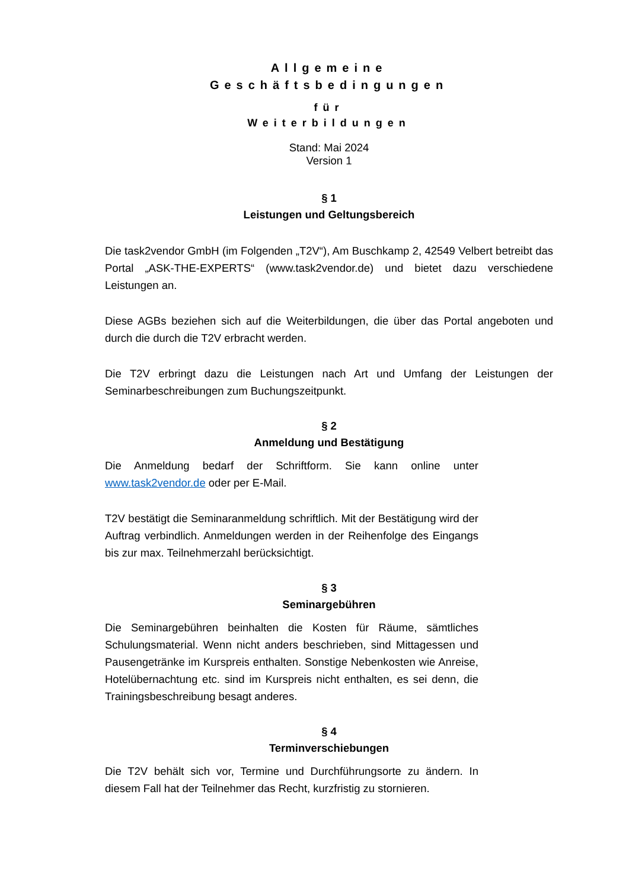Allgemeine
Geschäftsbedingungen
für
Weiterbildungen
Stand: Mai 2024
Version 1
§ 1
Leistungen und Geltungsbereich
Die task2vendor GmbH (im Folgenden „T2V“), Am Buschkamp 2, 42549 Velbert betreibt das Portal „ASK-THE-EXPERTS“ (www.task2vendor.de) und bietet dazu verschiedene Leistungen an.
Diese AGBs beziehen sich auf die Weiterbildungen, die über das Portal angeboten und durch die durch die T2V erbracht werden.
Die T2V erbringt dazu die Leistungen nach Art und Umfang der Leistungen der Seminarbeschreibungen zum Buchungszeitpunkt.
§ 2
Anmeldung und Bestätigung
Die Anmeldung bedarf der Schriftform. Sie kann online unter www.task2vendor.de oder per E-Mail.
T2V bestätigt die Seminaranmeldung schriftlich. Mit der Bestätigung wird der Auftrag verbindlich. Anmeldungen werden in der Reihenfolge des Eingangs bis zur max. Teilnehmerzahl berücksichtigt.
§ 3
Seminargebühren
Die Seminargebühren beinhalten die Kosten für Räume, sämtliches Schulungsmaterial. Wenn nicht anders beschrieben, sind Mittagessen und Pausengetränke im Kurspreis enthalten. Sonstige Nebenkosten wie Anreise, Hotelübernachtung etc. sind im Kurspreis nicht enthalten, es sei denn, die Trainingsbeschreibung besagt anderes.
§ 4
Terminverschiebungen
Die T2V behält sich vor, Termine und Durchführungsorte zu ändern. In diesem Fall hat der Teilnehmer das Recht, kurzfristig zu stornieren.